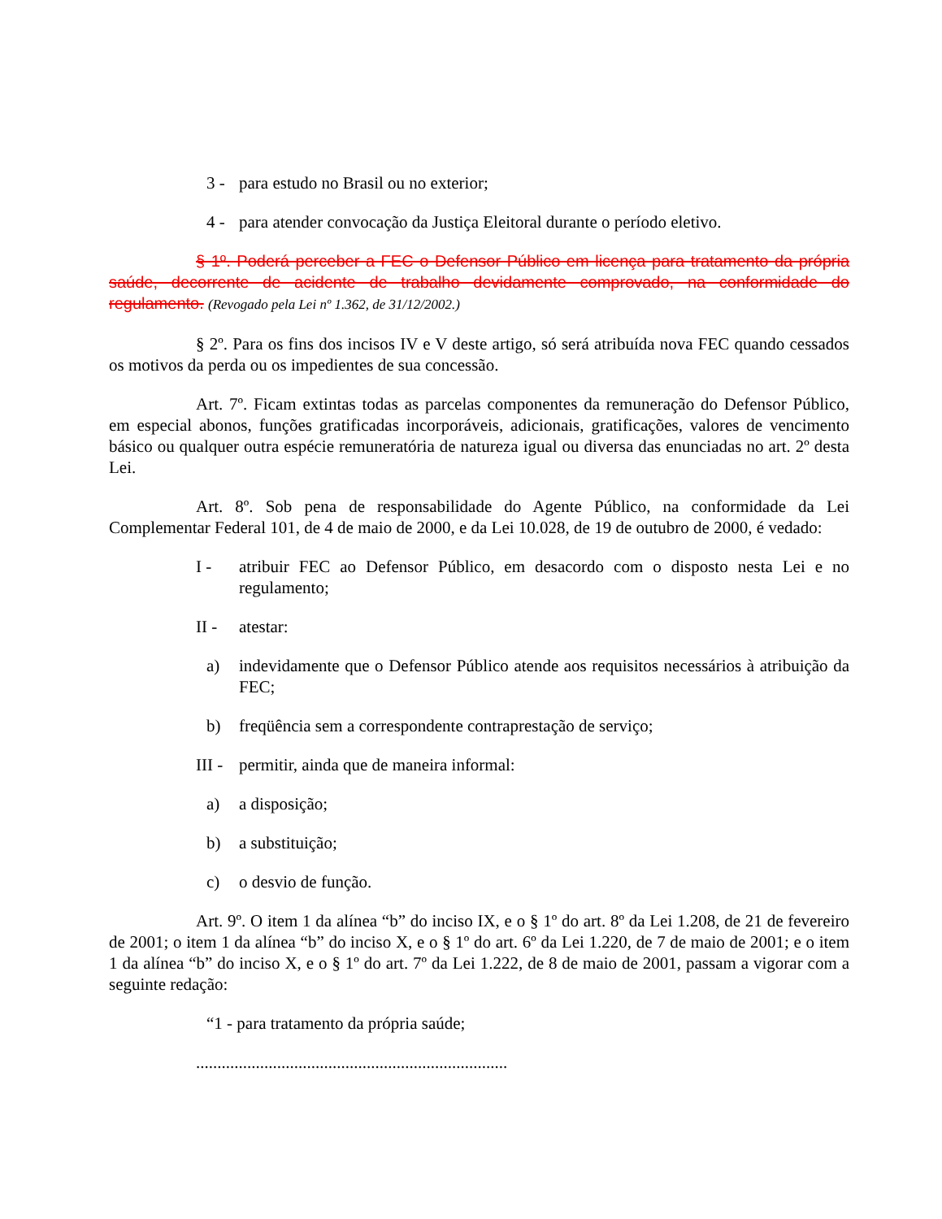3 - para estudo no Brasil ou no exterior;
4 - para atender convocação da Justiça Eleitoral durante o período eletivo.
§ 1º. Poderá perceber a FEC o Defensor Público em licença para tratamento da própria saúde, decorrente de acidente de trabalho devidamente comprovado, na conformidade do regulamento. (Revogado pela Lei nº 1.362, de 31/12/2002.)
§ 2º. Para os fins dos incisos IV e V deste artigo, só será atribuída nova FEC quando cessados os motivos da perda ou os impedientes de sua concessão.
Art. 7º. Ficam extintas todas as parcelas componentes da remuneração do Defensor Público, em especial abonos, funções gratificadas incorporáveis, adicionais, gratificações, valores de vencimento básico ou qualquer outra espécie remuneratória de natureza igual ou diversa das enunciadas no art. 2º desta Lei.
Art. 8º. Sob pena de responsabilidade do Agente Público, na conformidade da Lei Complementar Federal 101, de 4 de maio de 2000, e da Lei 10.028, de 19 de outubro de 2000, é vedado:
I - atribuir FEC ao Defensor Público, em desacordo com o disposto nesta Lei e no regulamento;
II - atestar:
a) indevidamente que o Defensor Público atende aos requisitos necessários à atribuição da FEC;
b) freqüência sem a correspondente contraprestação de serviço;
III - permitir, ainda que de maneira informal:
a) a disposição;
b) a substituição;
c) o desvio de função.
Art. 9º. O item 1 da alínea “b” do inciso IX, e o § 1º do art. 8º da Lei 1.208, de 21 de fevereiro de 2001; o item 1 da alínea “b” do inciso X, e o § 1º do art. 6º da Lei 1.220, de 7 de maio de 2001; e o item 1 da alínea “b” do inciso X, e o § 1º do art. 7º da Lei 1.222, de 8 de maio de 2001, passam a vigorar com a seguinte redação:
“1 - para tratamento da própria saúde;
.........................................................................